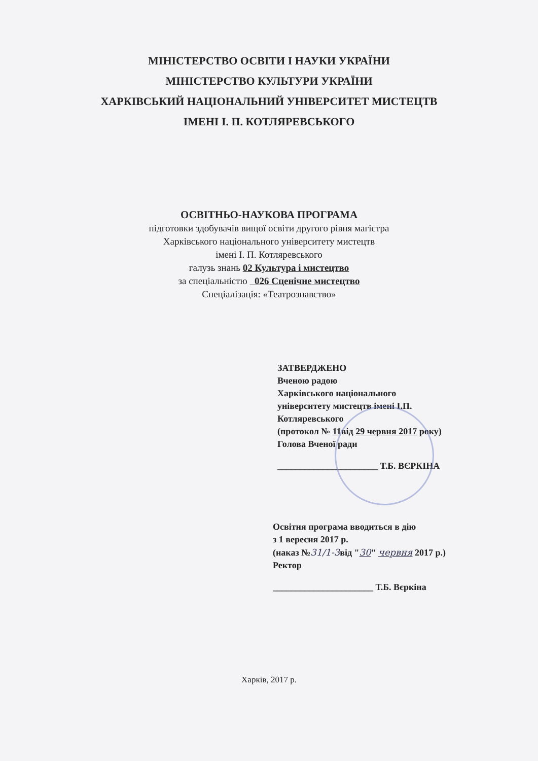МІНІСТЕРСТВО ОСВІТИ І НАУКИ УКРАЇНИ
МІНІСТЕРСТВО КУЛЬТУРИ УКРАЇНИ
ХАРКІВСЬКИЙ НАЦІОНАЛЬНИЙ УНІВЕРСИТЕТ МИСТЕЦТВ
ІМЕНІ І. П. КОТЛЯРЕВСЬКОГО
ОСВІТНЬО-НАУКОВА ПРОГРАМА
підготовки здобувачів вищої освіти другого рівня магістра
Харківського національного університету мистецтв
імені І. П. Котляревського
галузь знань 02 Культура і мистецтво
за спеціальністю 026 Сценічне мистецтво
Спеціалізація: «Театрознавство»
ЗАТВЕРДЖЕНО
Вченою радою
Харківського національного
університету мистецтв імені І.П.
Котляревського
(протокол № 11від 29 червня 2017 року)
Голова Вченої ради
______________________ Т.Б. ВЄРКІНА
Освітня програма вводиться в дію
з 1 вересня 2017 р.
(наказ №31/1-3від "30" червня 2017 р.)
Ректор
______________________ Т.Б. Вєркіна
Харків, 2017 р.